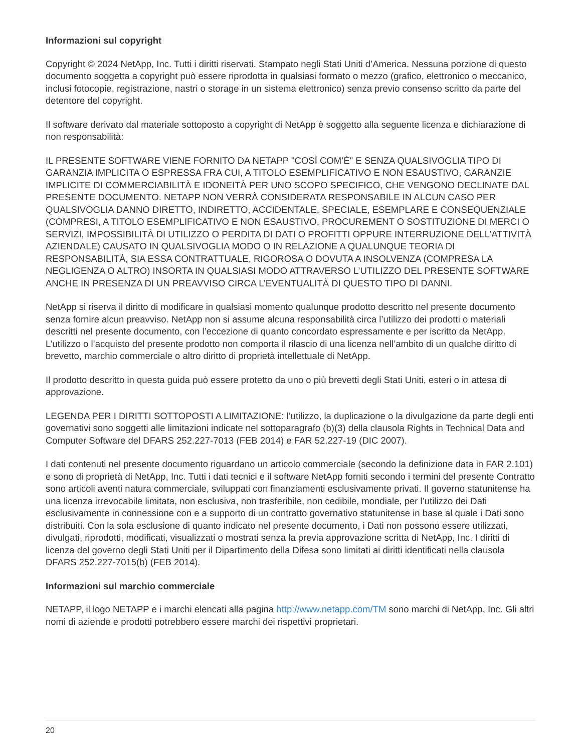Informazioni sul copyright
Copyright © 2024 NetApp, Inc. Tutti i diritti riservati. Stampato negli Stati Uniti d’America. Nessuna porzione di questo documento soggetta a copyright può essere riprodotta in qualsiasi formato o mezzo (grafico, elettronico o meccanico, inclusi fotocopie, registrazione, nastri o storage in un sistema elettronico) senza previo consenso scritto da parte del detentore del copyright.
Il software derivato dal materiale sottoposto a copyright di NetApp è soggetto alla seguente licenza e dichiarazione di non responsabilità:
IL PRESENTE SOFTWARE VIENE FORNITO DA NETAPP "COSÌ COM’È" E SENZA QUALSIVOGLIA TIPO DI GARANZIA IMPLICITA O ESPRESSA FRA CUI, A TITOLO ESEMPLIFICATIVO E NON ESAUSTIVO, GARANZIE IMPLICITE DI COMMERCIABILITÀ E IDONEITÀ PER UNO SCOPO SPECIFICO, CHE VENGONO DECLINATE DAL PRESENTE DOCUMENTO. NETAPP NON VERRÀ CONSIDERATA RESPONSABILE IN ALCUN CASO PER QUALSIVOGLIA DANNO DIRETTO, INDIRETTO, ACCIDENTALE, SPECIALE, ESEMPLARE E CONSEQUENZIALE (COMPRESI, A TITOLO ESEMPLIFICATIVO E NON ESAUSTIVO, PROCUREMENT O SOSTITUZIONE DI MERCI O SERVIZI, IMPOSSIBILITÀ DI UTILIZZO O PERDITA DI DATI O PROFITTI OPPURE INTERRUZIONE DELL’ATTIVITÀ AZIENDALE) CAUSATO IN QUALSIVOGLIA MODO O IN RELAZIONE A QUALUNQUE TEORIA DI RESPONSABILITÀ, SIA ESSA CONTRATTUALE, RIGOROSA O DOVUTA A INSOLVENZA (COMPRESA LA NEGLIGENZA O ALTRO) INSORTA IN QUALSIASI MODO ATTRAVERSO L’UTILIZZO DEL PRESENTE SOFTWARE ANCHE IN PRESENZA DI UN PREAVVISO CIRCA L’EVENTUALITÀ DI QUESTO TIPO DI DANNI.
NetApp si riserva il diritto di modificare in qualsiasi momento qualunque prodotto descritto nel presente documento senza fornire alcun preavviso. NetApp non si assume alcuna responsabilità circa l’utilizzo dei prodotti o materiali descritti nel presente documento, con l’eccezione di quanto concordato espressamente e per iscritto da NetApp. L’utilizzo o l’acquisto del presente prodotto non comporta il rilascio di una licenza nell’ambito di un qualche diritto di brevetto, marchio commerciale o altro diritto di proprietà intellettuale di NetApp.
Il prodotto descritto in questa guida può essere protetto da uno o più brevetti degli Stati Uniti, esteri o in attesa di approvazione.
LEGENDA PER I DIRITTI SOTTOPOSTI A LIMITAZIONE: l’utilizzo, la duplicazione o la divulgazione da parte degli enti governativi sono soggetti alle limitazioni indicate nel sottoparagrafo (b)(3) della clausola Rights in Technical Data and Computer Software del DFARS 252.227-7013 (FEB 2014) e FAR 52.227-19 (DIC 2007).
I dati contenuti nel presente documento riguardano un articolo commerciale (secondo la definizione data in FAR 2.101) e sono di proprietà di NetApp, Inc. Tutti i dati tecnici e il software NetApp forniti secondo i termini del presente Contratto sono articoli aventi natura commerciale, sviluppati con finanziamenti esclusivamente privati. Il governo statunitense ha una licenza irrevocabile limitata, non esclusiva, non trasferibile, non cedibile, mondiale, per l’utilizzo dei Dati esclusivamente in connessione con e a supporto di un contratto governativo statunitense in base al quale i Dati sono distribuiti. Con la sola esclusione di quanto indicato nel presente documento, i Dati non possono essere utilizzati, divulgati, riprodotti, modificati, visualizzati o mostrati senza la previa approvazione scritta di NetApp, Inc. I diritti di licenza del governo degli Stati Uniti per il Dipartimento della Difesa sono limitati ai diritti identificati nella clausola DFARS 252.227-7015(b) (FEB 2014).
Informazioni sul marchio commerciale
NETAPP, il logo NETAPP e i marchi elencati alla pagina http://www.netapp.com/TM sono marchi di NetApp, Inc. Gli altri nomi di aziende e prodotti potrebbero essere marchi dei rispettivi proprietari.
20